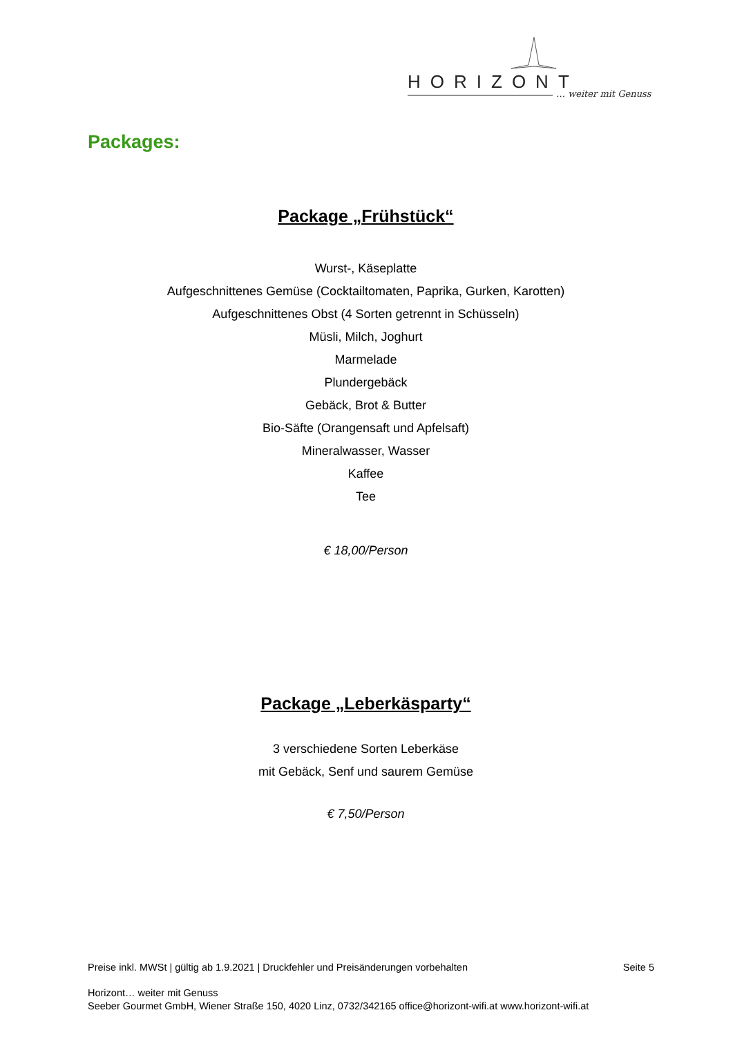HORIZONT
… weiter mit Genuss
Packages:
Package „Frühstück“
Wurst-, Käseplatte
Aufgeschnittenes Gemüse (Cocktailtomaten, Paprika, Gurken, Karotten)
Aufgeschnittenes Obst (4 Sorten getrennt in Schüsseln)
Müsli, Milch, Joghurt
Marmelade
Plundergebäck
Gebäck, Brot & Butter
Bio-Säfte (Orangensaft und Apfelsaft)
Mineralwasser, Wasser
Kaffee
Tee
€ 18,00/Person
Package „Leberkäsparty“
3 verschiedene Sorten Leberkäse
mit Gebäck, Senf und saurem Gemüse
€ 7,50/Person
Preise inkl. MWSt | gültig ab 1.9.2021 | Druckfehler und Preisänderungen vorbehalten Seite 5
Horizont… weiter mit Genuss
Seeber Gourmet GmbH, Wiener Straße 150, 4020 Linz, 0732/342165 office@horizont-wifi.at www.horizont-wifi.at